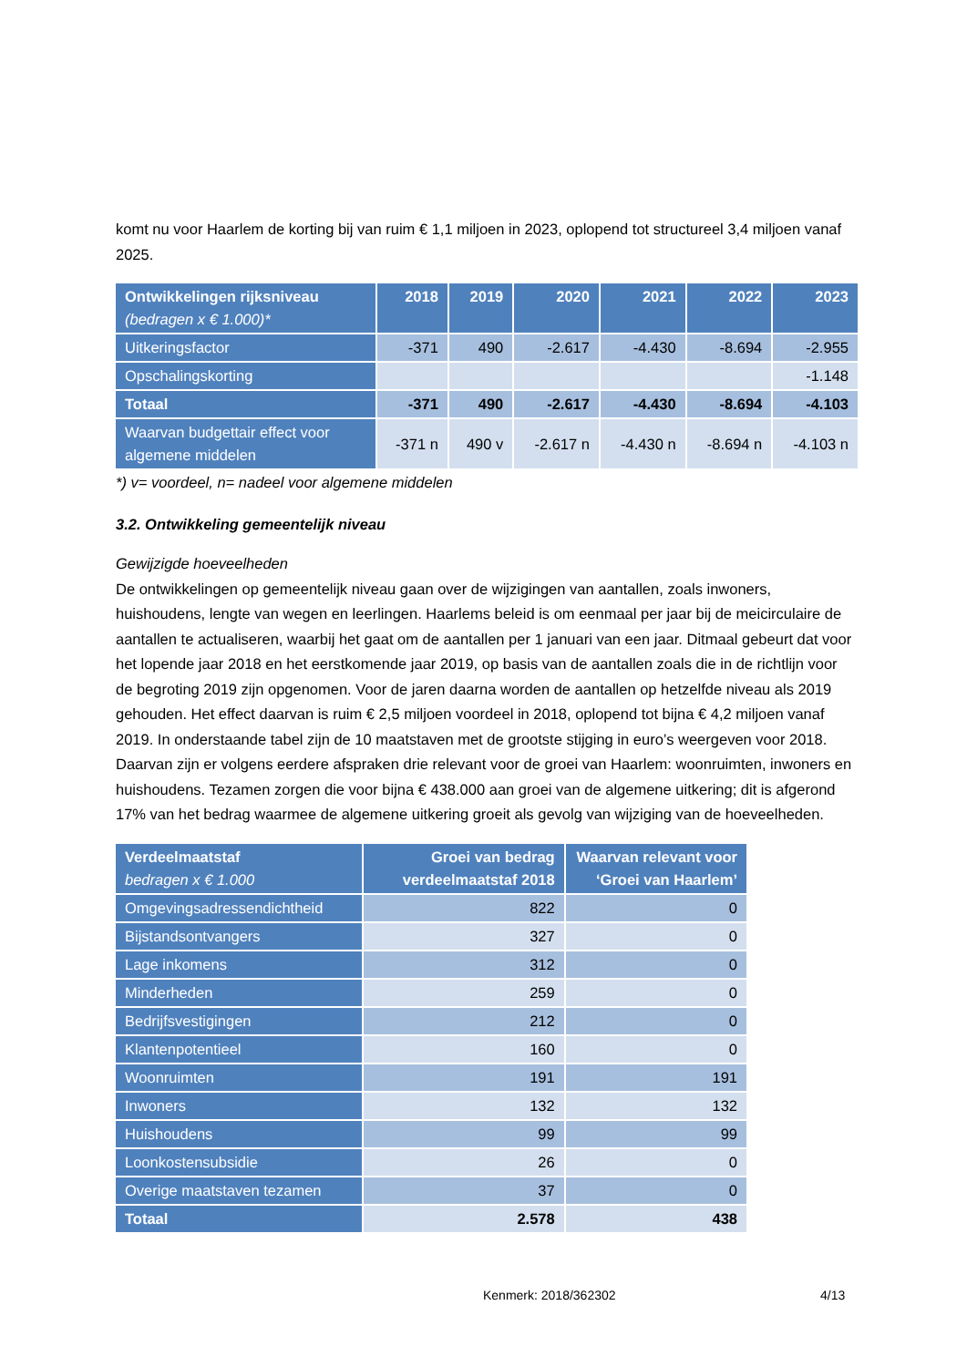komt nu voor Haarlem de korting bij van ruim € 1,1 miljoen in 2023, oplopend tot structureel 3,4 miljoen vanaf 2025.
| Ontwikkelingen rijksniveau (bedragen x € 1.000)* | 2018 | 2019 | 2020 | 2021 | 2022 | 2023 |
| --- | --- | --- | --- | --- | --- | --- |
| Uitkeringsfactor | -371 | 490 | -2.617 | -4.430 | -8.694 | -2.955 |
| Opschalingskorting | | | | | | -1.148 |
| Totaal | -371 | 490 | -2.617 | -4.430 | -8.694 | -4.103 |
| Waarvan budgettair effect voor algemene middelen | -371 n | 490 v | -2.617 n | -4.430 n | -8.694 n | -4.103 n |
*) v= voordeel, n= nadeel voor algemene middelen
3.2. Ontwikkeling gemeentelijk niveau
Gewijzigde hoeveelheden
De ontwikkelingen op gemeentelijk niveau gaan over de wijzigingen van aantallen, zoals inwoners, huishoudens, lengte van wegen en leerlingen. Haarlems beleid is om eenmaal per jaar bij de meicirculaire de aantallen te actualiseren, waarbij het gaat om de aantallen per 1 januari van een jaar. Ditmaal gebeurt dat voor het lopende jaar 2018 en het eerstkomende jaar 2019, op basis van de aantallen zoals die in de richtlijn voor de begroting 2019 zijn opgenomen. Voor de jaren daarna worden de aantallen op hetzelfde niveau als 2019 gehouden. Het effect daarvan is ruim € 2,5 miljoen voordeel in 2018, oplopend tot bijna € 4,2 miljoen vanaf 2019. In onderstaande tabel zijn de 10 maatstaven met de grootste stijging in euro’s weergeven voor 2018. Daarvan zijn er volgens eerdere afspraken drie relevant voor de groei van Haarlem: woonruimten, inwoners en huishoudens. Tezamen zorgen die voor bijna € 438.000 aan groei van de algemene uitkering; dit is afgerond 17% van het bedrag waarmee de algemene uitkering groeit als gevolg van wijziging van de hoeveelheden.
| Verdeelmaatstaf bedragen x € 1.000 | Groei van bedrag verdeelmaatstaf 2018 | Waarvan relevant voor ‘Groei van Haarlem’ |
| --- | --- | --- |
| Omgevingsadressendichtheid | 822 | 0 |
| Bijstandsontvangers | 327 | 0 |
| Lage inkomens | 312 | 0 |
| Minderheden | 259 | 0 |
| Bedrijfsvestigingen | 212 | 0 |
| Klantenpotentieel | 160 | 0 |
| Woonruimten | 191 | 191 |
| Inwoners | 132 | 132 |
| Huishoudens | 99 | 99 |
| Loonkostensubsidie | 26 | 0 |
| Overige maatstaven tezamen | 37 | 0 |
| Totaal | 2.578 | 438 |
Kenmerk: 2018/362302 4/13